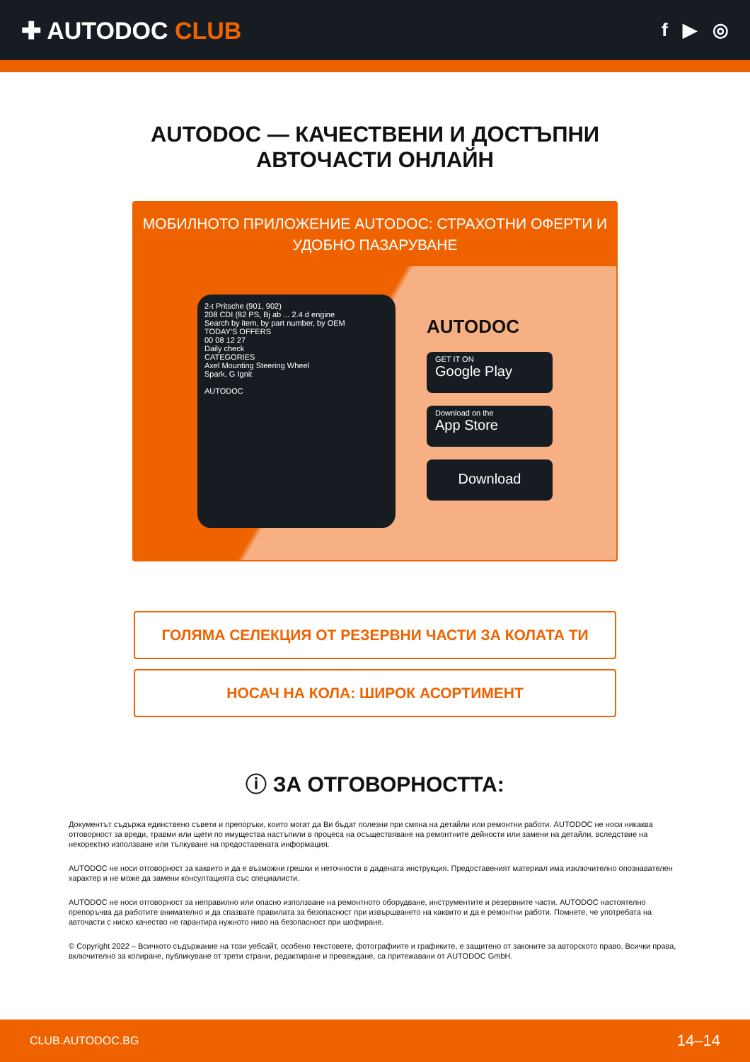✚ AUTODOC CLUB
f ▶ ◎
AUTODOC — КАЧЕСТВЕНИ И ДОСТЪПНИ
АВТОЧАСТИ ОНЛАЙН
МОБИЛНОТО ПРИЛОЖЕНИЕ AUTODOC: СТРАХОТНИ ОФЕРТИ И УДОБНО ПАЗАРУВАНЕ
2-t Pritsche (901, 902)
208 CDI (82 PS, Bj ab ... 2.4 d engine
Search by item, by part number, by OEM
TODAY'S OFFERS
00 08 12 27
Daily check
CATEGORIES
Axel Mounting Steering Wheel
Spark, G Ignit
AUTODOC
AUTODOC
GET IT ON
Google Play
Download on the
App Store
Download
ГОЛЯМА СЕЛЕКЦИЯ ОТ РЕЗЕРВНИ ЧАСТИ ЗА КОЛАТА ТИ
НОСАЧ НА КОЛА: ШИРОК АСОРТИМЕНТ
ⓘ ЗА ОТГОВОРНОСТТА:
Документът съдържа единствено съвети и препоръки, които могат да Ви бъдат полезни при смяна на детайли или ремонтни работи. AUTODOC не носи никаква отговорност за вреди, травми или щети по имущества настъпили в процеса на осъществяване на ремонтните дейности или замени на детайли, вследствие на некоректно използване или тълкуване на предоставената информация.
AUTODOC не носи отговорност за каквито и да е възможни грешки и неточности в дадената инструкция. Предоставеният материал има изключително опознавателен характер и не може да замени консултацията със специалисти.
AUTODOC не носи отговорност за неправилно или опасно използване на ремонтното оборудване, инструментите и резервните части. AUTODOC настоятелно препоръчва да работите внимателно и да спазвате правилата за безопасност при извършването на каквито и да е ремонтни работи. Помнете, че употребата на авточасти с ниско качество не гарантира нужното ниво на безопасност при шофиране.
© Copyright 2022 – Всичкото съдържание на този уебсайт, особено текстовете, фотографиите и графиките, е защитено от законите за авторското право. Всички права, включително за копиране, публикуване от трети страни, редактиране и превеждане, са притежавани от AUTODOC GmbH.
CLUB.AUTODOC.BG 14–14